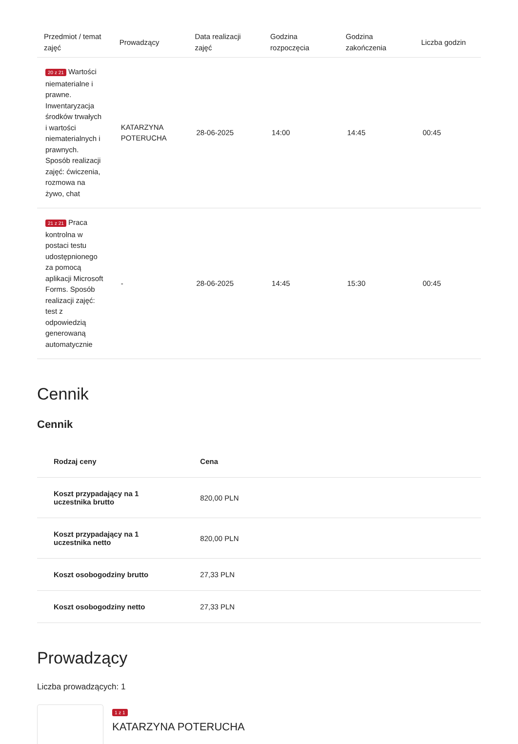| Przedmiot / temat zajęć | Prowadzący | Data realizacji zajęć | Godzina rozpoczęcia | Godzina zakończenia | Liczba godzin |
| --- | --- | --- | --- | --- | --- |
| 20 z 21 Wartości niematerialne i prawne. Inwentaryzacja środków trwałych i wartości niematerialnych i prawnych. Sposób realizacji zajęć: ćwiczenia, rozmowa na żywo, chat | KATARZYNA POTERUCHA | 28-06-2025 | 14:00 | 14:45 | 00:45 |
| 21 z 21 Praca kontrolna w postaci testu udostępnionego za pomocą aplikacji Microsoft Forms. Sposób realizacji zajęć: test z odpowiedzią generowaną automatycznie | - | 28-06-2025 | 14:45 | 15:30 | 00:45 |
Cennik
Cennik
| Rodzaj ceny | Cena |
| --- | --- |
| Koszt przypadający na 1 uczestnika brutto | 820,00 PLN |
| Koszt przypadający na 1 uczestnika netto | 820,00 PLN |
| Koszt osobogodziny brutto | 27,33 PLN |
| Koszt osobogodziny netto | 27,33 PLN |
Prowadzący
Liczba prowadzących: 1
1 z 1
KATARZYNA POTERUCHA